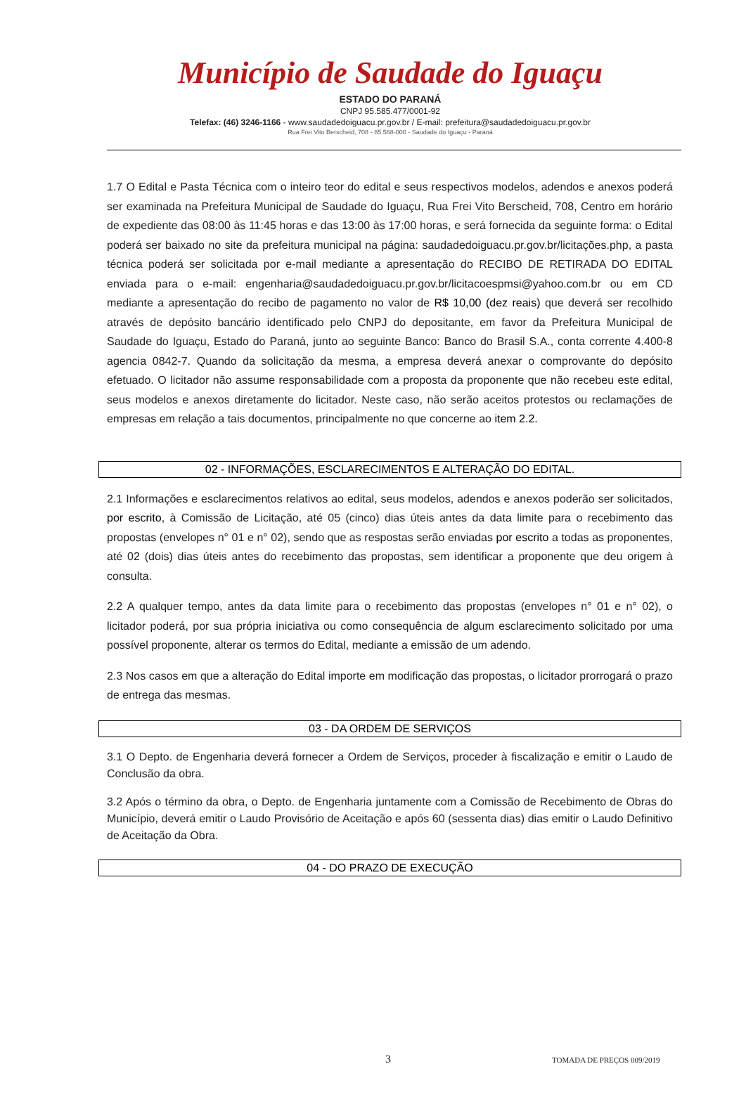Município de Saudade do Iguaçu
ESTADO DO PARANÁ
CNPJ 95.585.477/0001-92
Telefax: (46) 3246-1166 - www.saudadedoiguacu.pr.gov.br / E-mail: prefeitura@saudadedoiguacu.pr.gov.br
Rua Frei Vito Berscheid, 708 - 85.568-000 - Saudade do Iguaçu - Paraná
1.7 O Edital e Pasta Técnica com o inteiro teor do edital e seus respectivos modelos, adendos e anexos poderá ser examinada na Prefeitura Municipal de Saudade do Iguaçu, Rua Frei Vito Berscheid, 708, Centro em horário de expediente das 08:00 às 11:45 horas e das 13:00 às 17:00 horas, e será fornecida da seguinte forma: o Edital poderá ser baixado no site da prefeitura municipal na página: saudadedoiguacu.pr.gov.br/licitações.php, a pasta técnica poderá ser solicitada por e-mail mediante a apresentação do RECIBO DE RETIRADA DO EDITAL enviada para o e-mail: engenharia@saudadedoiguacu.pr.gov.br/licitacoespmsi@yahoo.com.br ou em CD mediante a apresentação do recibo de pagamento no valor de R$ 10,00 (dez reais) que deverá ser recolhido através de depósito bancário identificado pelo CNPJ do depositante, em favor da Prefeitura Municipal de Saudade do Iguaçu, Estado do Paraná, junto ao seguinte Banco: Banco do Brasil S.A., conta corrente 4.400-8 agencia 0842-7. Quando da solicitação da mesma, a empresa deverá anexar o comprovante do depósito efetuado. O licitador não assume responsabilidade com a proposta da proponente que não recebeu este edital, seus modelos e anexos diretamente do licitador. Neste caso, não serão aceitos protestos ou reclamações de empresas em relação a tais documentos, principalmente no que concerne ao item 2.2.
02 - INFORMAÇÕES, ESCLARECIMENTOS E ALTERAÇÃO DO EDITAL.
2.1 Informações e esclarecimentos relativos ao edital, seus modelos, adendos e anexos poderão ser solicitados, por escrito, à Comissão de Licitação, até 05 (cinco) dias úteis antes da data limite para o recebimento das propostas (envelopes n° 01 e n° 02), sendo que as respostas serão enviadas por escrito a todas as proponentes, até 02 (dois) dias úteis antes do recebimento das propostas, sem identificar a proponente que deu origem à consulta.
2.2 A qualquer tempo, antes da data limite para o recebimento das propostas (envelopes n° 01 e n° 02), o licitador poderá, por sua própria iniciativa ou como consequência de algum esclarecimento solicitado por uma possível proponente, alterar os termos do Edital, mediante a emissão de um adendo.
2.3 Nos casos em que a alteração do Edital importe em modificação das propostas, o licitador prorrogará o prazo de entrega das mesmas.
03 - DA ORDEM DE SERVIÇOS
3.1 O Depto. de Engenharia deverá fornecer a Ordem de Serviços, proceder à fiscalização e emitir o Laudo de Conclusão da obra.
3.2 Após o término da obra, o Depto. de Engenharia juntamente com a Comissão de Recebimento de Obras do Município, deverá emitir o Laudo Provisório de Aceitação e após 60 (sessenta dias) dias emitir o Laudo Definitivo de Aceitação da Obra.
04 - DO PRAZO DE EXECUÇÃO
3 TOMADA DE PREÇOS 009/2019